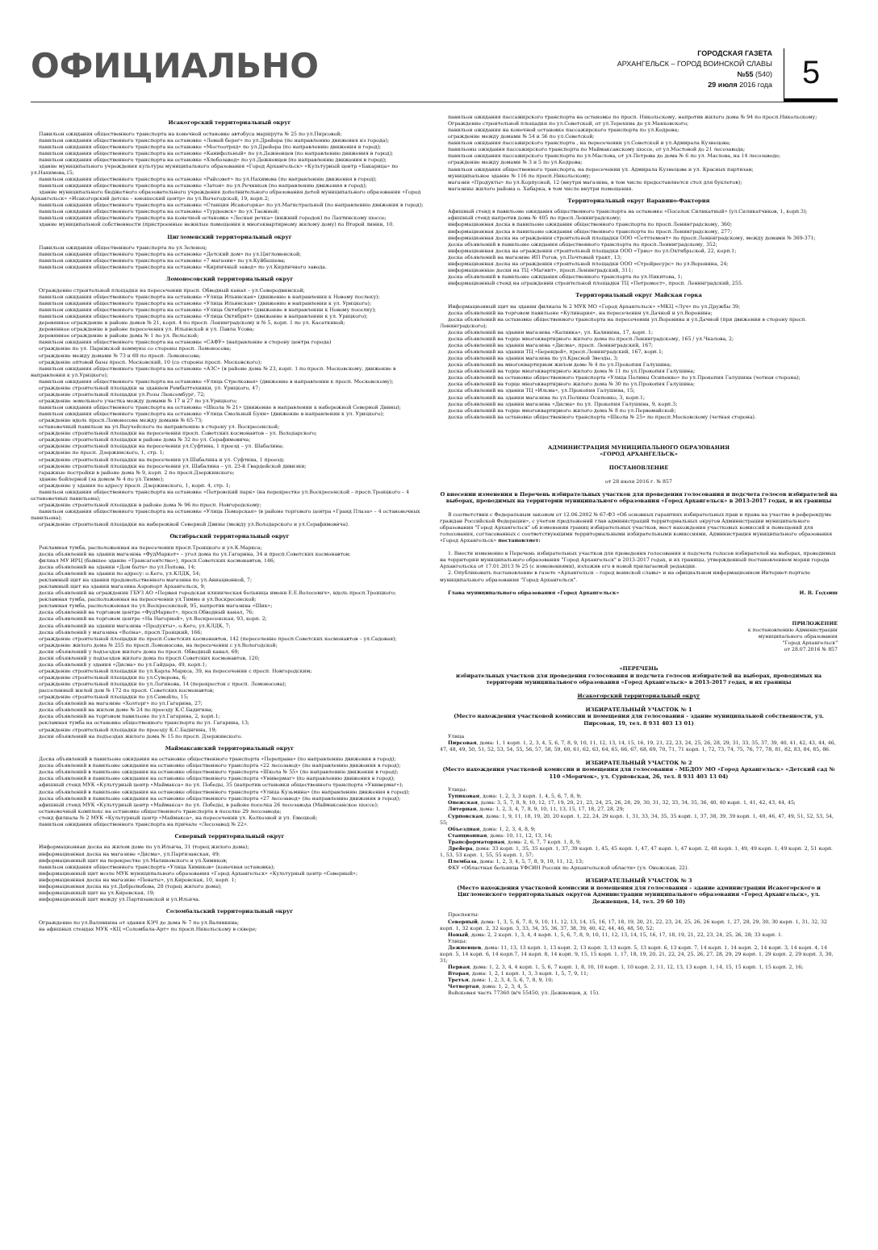ОФИЦИАЛЬНО
ГОРОДСКАЯ ГАЗЕТА
АРХАНГЕЛЬСК – ГОРОД ВОИНСКОЙ СЛАВЫ
№55 (540)
29 июля 2016 года
5
Исакогорский территориальный округ
Павильон ожидания общественного транспорта на конечной остановке автобуса маршрута № 25 по ул.Пирсовой;
павильон ожидания общественного транспорта на остановке «Левый берег» по ул.Дрейера (по направлению движения из города);
павильон ожидания общественного транспорта на остановке «Мостоотряд» по ул.Дрейера (по направлению движения в город);
павильон ожидания общественного транспорта на остановке «Канифольный» по ул.Дежневцев (по направлению движения в город);
павильон ожидания общественного транспорта на остановке «Хлебозавод» по ул.Дежневцев (по направлению движения в город);
здание муниципального учреждения культуры муниципального образования «Город Архангельск» «Культурный центр «Бакарица» по ул.Нахимова,15;
павильон ожидания общественного транспорта на остановке «Райсовет» по ул.Нахимова (по направлению движения в город);
павильон ожидания общественного транспорта на остановке «Затон» по ул.Речников (по направлению движения в город);
здание муниципального бюджетного образовательного учреждения дополнительного образования детей муниципального образования «Город Архангельск» «Исакогорский детско – юношеский центр» по ул.Вычегодской, 19, корп.2;
павильон ожидания общественного транспорта на остановке «Станция Исакогорка» по ул.Магистральной (по направлению движения в город);
павильон ожидания общественного транспорта на остановке «Турдеевск» по ул.Таежной;
павильон ожидания общественного транспорта на конечной остановке «Лесная речка» (нижний городок) по Лахтинскому шоссе;
здание муниципальной собственности (пристроенные нежилые помещения к многоквартирному жилому дому) по Второй линии, 10.
Цигломенский территориальный округ
Павильон ожидания общественного транспорта по ул.Зеленец;
павильон ожидания общественного транспорта на остановке «Детский дом» по ул.Цигломенской;
павильон ожидания общественного транспорта на остановке «7 магазин» по ул.Куйбышева;
павильон ожидания общественного транспорта на остановке «Кирпичный завод» по ул.Кирпичного завода.
Ломоносовский территориальный округ
Ограждение строительной площадки на пересечении просп. Обводный канал – ул.Северодвинской;
павильон ожидания общественного транспорта на остановке «Улица Ильинская» (движение в направлении к Новому послеку);
павильон ожидания общественного транспорта на остановке «Улица Ильинская» (движение в направлении к ул. Урицкого);
павильон ожидания общественного транспорта на остановке «Улица Октябрят» (движение в направлении к Новому поселку);
павильон ожидания общественного транспорта на остановке «Улица Октябрят» (движение в направлении к ул. Урицкого);
деревянное ограждение в районе домов № 21, корп. 4 по просп. Ленинградскому и № 5, корп. 1 по ул. Касаткиной;
деревянное ограждение в районе пересечения ул. Ильинской и ул. Павла Усова;
деревянное ограждение в районе дома № 1 по ул. Вельской;
павильон ожидания общественного транспорта на остановке «САФУ» (направление в сторону центра города)
ограждение по ул. Парижской коммуны со стороны просп. Ломоносова;
ограждение между домами № 73 и 69 по просп. Ломоносова;
ограждение оптовой базы просп. Московский, 10 (со стороны просп. Московского);
павильон ожидания общественного транспорта на остановке «АЗС» (в районе дома № 23, корп. 1 по просп. Московскому, движение в направлении к ул.Урицкого);
павильон ожидания общественного транспорта на остановке «Улица Стрелковая» (движение в направлении к просп. Московскому);
ограждение строительной площадки за зданием Рембыттехники, ул. Урицкого, 47;
ограждение строительной площадки ул.Розы Люксембург, 72;
ограждение земельного участка между домами № 17 и 27 по ул.Урицкого;
павильон ожидания общественного транспорта на остановке «Школа № 21» (движение в направлении к набережной Северной Двины);
павильон ожидания общественного транспорта на остановке «Улица Смольный Буян» (движение в направлении к ул. Урицкого);
ограждение вдоль просп.Ломоносова между домами № 65-73;
остановочный павильон на ул.Выучейского по направлению в сторону ул. Воскресенской;
ограждение строительной площадки на пересечении просп. Советских космонавтов – ул. Володарского;
ограждение строительной площадки в районе дома № 32 по ул. Серафимовича;
ограждение строительной площадки на пересечении ул.Суфтина, 1 проезд – ул. Шабалина;
ограждение по просп. Дзержинского, 1, стр. 1;
ограждение строительной площадки на пересечении ул.Шабалина и ул. Суфтина, 1 проезд;
ограждение строительной площадки на пересечении ул. Шабалина – ул. 23-й Гвардейской дивизии;
гаражные постройки в районе дома № 9, корп. 2 по просп.Дзержинского;
здание бойлерной (за домом № 4 по ул.Тимме);
ограждение у здания по адресу просп. Дзержинского, 1, корп. 4, стр. 1;
павильон ожидания общественного транспорта на остановке «Петровский парк» (на перекрестке ул.Воскресенской – просп.Троицкого – 4 остановочных павильона);
ограждение строительной площадки в районе дома № 96 по просп. Новгородскому;
павильон ожидания общественного транспорта на остановке «Улица Поморская» (в районе торгового центра «Гранд Плаза» – 4 остановочных павильона);
ограждение строительной площадки на набережной Северной Двины (между ул.Володарского и ул.Серафимовича).
Октябрьский территориальный округ
Рекламная тумба, расположенная на пересечении просп.Троицкого и ул.К.Маркса;
доска объявлений на здании магазина «ФудМаркет» – угол дома по ул.Гагарина, 34 и просп.Советских космонавтов;
филиал МУ ИРЦ (бывшее здание «Трансагентство»), просп.Советских космонавтов, 146;
доска объявлений на здании «Дом быта» по ул.Попова, 14;
доска объявлений на здании по адресу: о.Кего, ул.КЛДК, 54;
рекламный щит на здании продовольственного магазина по ул.Авиационной, 7;
рекламный щит на здании магазина Аэропорт Архангельск, 9;
доска объявлений на ограждении ГБУЗ АО «Первая городская клиническая больница имени Е.Е.Волосевич», вдоль просп.Троицкого;
рекламная тумба, расположенная на пересечении ул.Тимме и ул.Воскресенской;
рекламная тумба, расположенная по ул.Воскресенской, 95, напротив магазина «Шик»;
доска объявлений на торговом центре «ФудМаркет», просп.Обводный канал, 76;
доска объявлений на торговом центре «На Нагорной», ул.Воскресенская, 93, корп. 2;
доска объявлений на здании магазина «Продукты», о.Кего, ул.КЛДК, 7;
доска объявлений у магазина «Волна», просп.Троицкий, 166;
ограждение строительной площадки по просп.Советских космонавтов, 142 (пересечение просп.Советских космонавтов – ул.Садовая);
ограждение жилого дома № 255 по просп.Ломоносова, на пересечении с ул.Вологодской;
доски объявлений у подъездов жилого дома по просп. Обводный канал, 69;
доски объявлений у подъездов жилого дома по просп.Советских космонавтов, 120;
доска объявлений у здания «Дисма» по ул.Гайдара, 49, корп.1;
ограждение строительной площадки по ул.Карла Маркса, 39, на пересечении с просп. Новгородским;
ограждение строительной площадки по ул.Суворова, 6;
ограждение строительной площадки по ул.Логинова, 14 (перекресток с просп. Ломоносова);
расселенный жилой дом № 172 по просп. Советских космонавтов;
ограждение строительной площадки по ул.Самойло, 15;
доска объявлений на магазине «Хозторг» по ул.Гагарина, 27;
доска объявлений на жилом доме № 24 по проезду К.С.Бадигина;
доска объявлений на торговом павильоне по ул.Гагарина, 2, корп.1;
рекламная тумба на остановке общественного транспорта по ул. Гагарина, 13;
ограждение строительной площадки по проезду К.С.Бадигина, 19;
доски объявлений на подъездах жилого дома № 15 по просп. Дзержинского.
Маймаксанский территориальный округ
Доска объявлений в павильоне ожидания на остановке общественного транспорта «Переправа» (по направлению движения в город);
доска объявлений в павильоне ожидания на остановке общественного транспорта «22 лесозавод» (по направлению движения в город);
доска объявлений в павильоне ожидания на остановке общественного транспорта «Школа № 55» (по направлению движения в город);
доска объявлений в павильоне ожидания на остановке общественного транспорта «Универмаг» (по направлению движения в город);
афишный стенд МУК «Культурный центр «Маймакса» по ул. Победы, 35 (напротив остановки общественного транспорта «Универмаг»);
доска объявлений в павильоне ожидания на остановке общественного транспорта «Улица Кузьмина» (по направлению движения в город);
доска объявлений в павильоне ожидания на остановке общественного транспорта «27 лесозавод» (по направлению движения в город);
афишный стенд МУК «Культурный центр «Маймакса» по ул. Победы, в районе поселка 26 лесозавода (Маймаксанское шоссе);
остановочный комплекс на остановке общественного транспорта в поселке 29 лесозавода;
стенд филиала № 2 МУК «Культурный центр «Маймакса», на пересечении ул. Колхозной и ул. Емецкой;
павильон ожидания общественного транспорта на причале «Лесозавод № 22».
Северный территориальный округ
Информационная доска на жилом доме по ул.Ильича, 31 (торец жилого дома);
информационная доска на магазине «Дисма», ул.Партизанская, 49;
информационный щит на перекрестке ул.Малиновского и ул.Химиков;
павильон ожидания общественного транспорта «Улица Химиков» (конечная остановка);
информационный щит возле МУК муниципального образования «Город Архангельск» «Культурный центр «Северный»;
информационная доска на магазине «Пенаты», ул.Кировская, 10, корп. 1;
информационная доска на ул.Добролюбова, 28 (торец жилого дома);
информационный щит на ул.Кировская, 19;
информационный щит между ул.Партизанской и ул.Ильича.
Соломбальский территориальный округ
Ограждение по ул.Валявкина от здания КЭЧ до дома № 7 по ул.Валявкина;
на афишных стендах МУК «КЦ «Соломбала-Арт» по просп.Никольскому в сквере;
павильон ожидания пассажирского транспорта на остановке по просп. Никольскому, напротив жилого дома № 94 по просп.Никольскому;
Ограждение строительной площадки по ул.Советской, от ул.Терехина до ул.Маяковского;
павильон ожидания на конечной остановке пассажирского транспорта по ул.Кедрова;
ограждение между домами № 54 и 56 по ул.Советской;
павильон ожидания пассажирского транспорта , на пересечении ул.Советской и ул.Адмирала Кузнецова;
павильоны ожидания пассажирского транспорта по Маймаксанскому шоссе, от ул.Мостовой до 21 лесозавода;
павильон ожидания пассажирского транспорта по ул.Маслова, от ул.Петрова до дома № 6 по ул. Маслова, на 14 лесозаводе;
ограждение между домами № 3 и 5 по ул.Кедрова;
павильон ожидания общественного транспорта, на пересечении ул. Адмирала Кузнецова и ул. Красных партизан;
муниципальное здание № 116 по просп.Никольскому;
магазин «Продукты» по ул.Корпусной, 12 (внутри магазина, в том числе предоставляется стол для буклетов);
магазины жилого района о. Хабарка, в том числе внутри помещения.
Территориальный округ Варавино-Фактория
Афишный стенд в павильоне ожидания общественного транспорта на остановке «Поселок Силикатный» (ул.Силикатчиков, 1, корп.3);
афишный стенд напротив дома № 405 по просп.Ленинградскому;
информационная доска в павильоне ожидания общественного транспорта по просп.Ленинградскому, 360;
информационная доска в павильоне ожидания общественного транспорта по просп.Ленинградскому, 277;
информационная доска на ограждении строительной площадки ООО «Сеттлемент» по просп.Ленинградскому, между домами № 369-371;
доска объявлений в павильоне ожидания общественного транспорта по просп.Ленинградскому, 352;
информационная доска на ограждении строительной площадки ООО «Трио» по ул.Октябрьской, 22, корп.1;
доска объявлений на магазине ИП Рогов, ул.Почтовый тракт, 13;
информационная доска на ограждении строительной площадки ООО «Стройресурс» по ул.Воронина, 24;
информационные доски на ТЦ «Магнит», просп.Ленинградский, 311;
доска объявлений в павильоне ожидания общественного транспорта по ул.Никитова, 1;
информационный стенд на ограждении строительной площадки ТЦ «Петромост», просп. Ленинградский, 255.
Территориальный округ Майская горка
Информационный щит на здании филиала № 2 МУК МО «Город Архангельск» «МКЦ «Луч» по ул.Дружбы 39;
доска объявлений на торговом павильоне «Кулинария», на пересечении ул.Дачной и ул.Воронина;
доска объявлений на остановке общественного транспорта на пересечении ул.Воронина и ул.Дачной (при движении в сторону просп. Ленинградского);
доска объявлений на здании магазина «Калинка», ул. Калинина, 17, корп. 1;
доска объявлений на торце многоквартирного жилого дома по просп.Ленинградскому, 165 / ул.Чкалова, 2;
доска объявлений на здании магазина «Дисма», просп. Ленинградский, 167;
доска объявлений на здании ТЦ «Берендей», просп.Ленинградский, 167, корп.1;
доска объявлений на здании магазина по ул.Красной Звезды, 3;
доска объявлений на многоквартирном жилом доме № 4 по ул.Прокопия Галушина;
доска объявлений на торце многоквартирного жилого дома № 11 по ул.Прокопия Галушина;
доска объявлений на остановке общественного транспорта «Улица Полины Осипенко» по ул.Прокопия Галушина (четная сторона);
доска объявлений на торце многоквартирного жилого дома № 30 по ул.Прокопия Галушина;
доска объявлений на здании ТЦ «Ильма», ул.Прокопия Галушина, 15;
доска объявлений на здании магазина по ул.Полины Осипенко, 3, корп.1;
доска объявлений на здании магазина «Дисма» по ул. Прокопия Галушина, 9, корп.3;
доска объявлений на торце многоквартирного жилого дома № 8 по ул.Первомайской;
доска объявлений на остановке общественного транспорта «Школа № 25» по просп.Московскому (четная сторона).
АДМИНИСТРАЦИЯ МУНИЦИПАЛЬНОГО ОБРАЗОВАНИЯ
«ГОРОД АРХАНГЕЛЬСК»
ПОСТАНОВЛЕНИЕ
от 28 июля 2016 г. № 857
О внесении изменения в Перечень избирательных участков для проведения голосования и подсчета голосов избирателей на выборах, проводимых на территории муниципального образования «Город Архангельск» в 2013-2017 годах, и их границы
В соответствии с Федеральным законом от 12.06.2002 № 67-ФЗ «Об основных гарантиях избирательных прав и права на участие в референдуме граждан Российской Федерации», с учетом предложений глав администраций территориальных округов Администрации муниципального образования "Город Архангельск" об изменении границ избирательных участков, мест нахождения участковых комиссий и помещений для голосования, согласованных с соответствующими территориальными избирательными комиссиями, Администрация муниципального образования «Город Архангельск» постановляет:
1. Внести изменение в Перечень избирательных участков для проведения голосования и подсчета голосов избирателей на выборах, проводимых на территории муниципального образования "Город Архангельск" в 2013-2017 годах, и их границы, утвержденный постановлением мэрии города Архангельска от 17.01.2013 № 25 (с изменениями), изложив его в новой прилагаемой редакции.
2. Опубликовать постановление в газете «Архангельск – город воинской славы» и на официальном информационном Интернет-портале муниципального образования "Город Архангельск".
Глава муниципального образования «Город Архангельск» И. В. Годзиш
ПРИЛОЖЕНИЕ
к постановлению Администрации
муниципального образования
"Город Архангельск"
от 28.07.2016 № 857
«ПЕРЕЧЕНЬ
избирательных участков для проведения голосования и подсчета голосов избирателей на выборах, проводимых на территории муниципального образования «Город Архангельск» в 2013-2017 годах, и их границы
Исакогорский территориальный округ
ИЗБИРАТЕЛЬНЫЙ УЧАСТОК № 1
(Место нахождения участковой комиссии и помещения для голосования - здание муниципальной собственности, ул. Пирсовая, 19, тел. 8 931 403 13 01)
Улица
Пирсовая, дома: 1, 1 корп. 1, 2, 3, 4, 5, 6, 7, 8, 9, 10, 11, 12, 13, 14, 15, 16, 19, 21, 22, 23, 24, 25, 26, 28, 29, 31, 33, 35, 37, 39, 40, 41, 42, 43, 44, 46, 47, 48, 49, 50, 51, 52, 53, 54, 55, 56, 57, 58, 59, 60, 61, 62, 63, 64, 65, 66, 67, 68, 69, 70, 71, 71 корп. 1, 72, 73, 74, 75, 76, 77, 78, 81, 82, 83, 84, 85, 86.
ИЗБИРАТЕЛЬНЫЙ УЧАСТОК № 2
(Место нахождения участковой комиссии и помещения для голосования - МБДОУ МО «Город Архангельск» «Детский сад № 110 «Морячок», ул. Сурповская, 26, тел. 8 931 403 13 04)
Улицы:
Тупиковая, дома: 1, 2, 3, 3 корп. 1, 4, 5, 6, 7, 8, 9;
Онежская, дома: 3, 5, 7, 8, 9, 10, 12, 17, 19, 20, 21, 23, 24, 25, 26, 28, 29, 30, 31, 32, 33, 34, 35, 36, 40, 40 корп. 1, 41, 42, 43, 44, 45;
Литерная, дома: 1, 2, 3, 4, 7, 8, 9, 10, 11, 13, 15, 17, 18, 27, 28, 29;
Сурповская, дома: 1, 9, 11, 18, 19, 20, 20 корп. 1, 22, 24, 29 корп. 1, 31, 33, 34, 35, 35 корп. 1, 37, 38, 39, 39 корп. 1, 40, 46, 47, 49, 51, 52, 53, 54, 55;
Объездная, дома: 1, 2, 3, 4, 8, 9;
Станционная, дома: 10, 11, 12, 13, 14;
Трансформаторная, дома: 2, 6, 7, 7 корп. 1, 8, 9;
Дрейера, дома: 33 корп. 1, 35, 35 корп. 1, 37, 39 корп. 1, 45, 45 корп. 1, 47, 47 корп. 1, 47 корп. 2, 48 корп. 1, 49, 49 корп. 1, 49 корп. 2, 51 корп. 1, 53, 53 корп. 1, 55, 55 корп. 1, 57;
Плембаза, дома: 1, 2, 3, 4, 5, 7, 8, 9, 10, 11, 12, 13;
ФКУ «Областная больница УФСИН России по Архангельской области» (ул. Онежская, 22).
ИЗБИРАТЕЛЬНЫЙ УЧАСТОК № 3
(Место нахождения участковой комиссии и помещения для голосования - здание администрации Исакогорского и Цигломенского территориальных округов Администрации муниципального образования «Город Архангельск», ул. Дежневцев, 14, тел. 29 60 10)
Проспекты:
Северный, дома: 1, 3, 5, 6, 7, 8, 9, 10, 11, 12, 13, 14, 15, 16, 17, 18, 19, 20, 21, 22, 23, 24, 25, 26, 26 корп. 1, 27, 28, 29, 30, 30 корп. 1, 31, 32, 32 корп. 1, 32 корп. 2, 32 корп. 3, 33, 34, 35, 36, 37, 38, 39, 40, 42, 44, 46, 48, 50, 52;
Новый, дома: 2, 2 корп. 1, 3, 4, 4 корп. 1, 5, 6, 7, 8, 9, 10, 11, 12, 13, 14, 15, 16, 17, 18, 19, 21, 22, 23, 24, 25, 26, 28; 33 корп. 1.
Улицы:
Дежневцев, дома: 11, 13, 13 корп. 1, 13 корп. 2, 13 корп. 3, 13 корп. 5, 13 корп. 6, 13 корп. 7, 14 корп. 1, 14 корп. 2, 14 корп. 3, 14 корп. 4, 14 корп. 5, 14 корп. 6, 14 корп.7, 14 корп. 8, 14 корп. 9, 15, 15 корп. 1, 17, 18, 19, 20, 21, 22, 24, 25, 26, 27, 28, 29, 29 корп. 1, 29 корп. 2, 29 корп. 3, 30, 31;
Первая, дома: 1, 2, 3, 4, 4 корп. 1, 5, 6, 7 корп. 1, 8, 10, 10 корп. 1, 10 корп. 2, 11, 12, 13, 13 корп. 1, 14, 15, 15 корп. 1, 15 корп. 2, 16;
Вторая, дома: 1, 2, 1 корп. 1, 3, 3 корп. 1, 5, 7, 9, 11;
Третья, дома: 1, 2, 3, 4, 5, 6, 7, 8, 9, 10;
Четвертая, дома: 1, 2, 3, 4, 5.
Войсковая часть 77360 (в/ч 55450, ул. Дежневцев, д. 15).